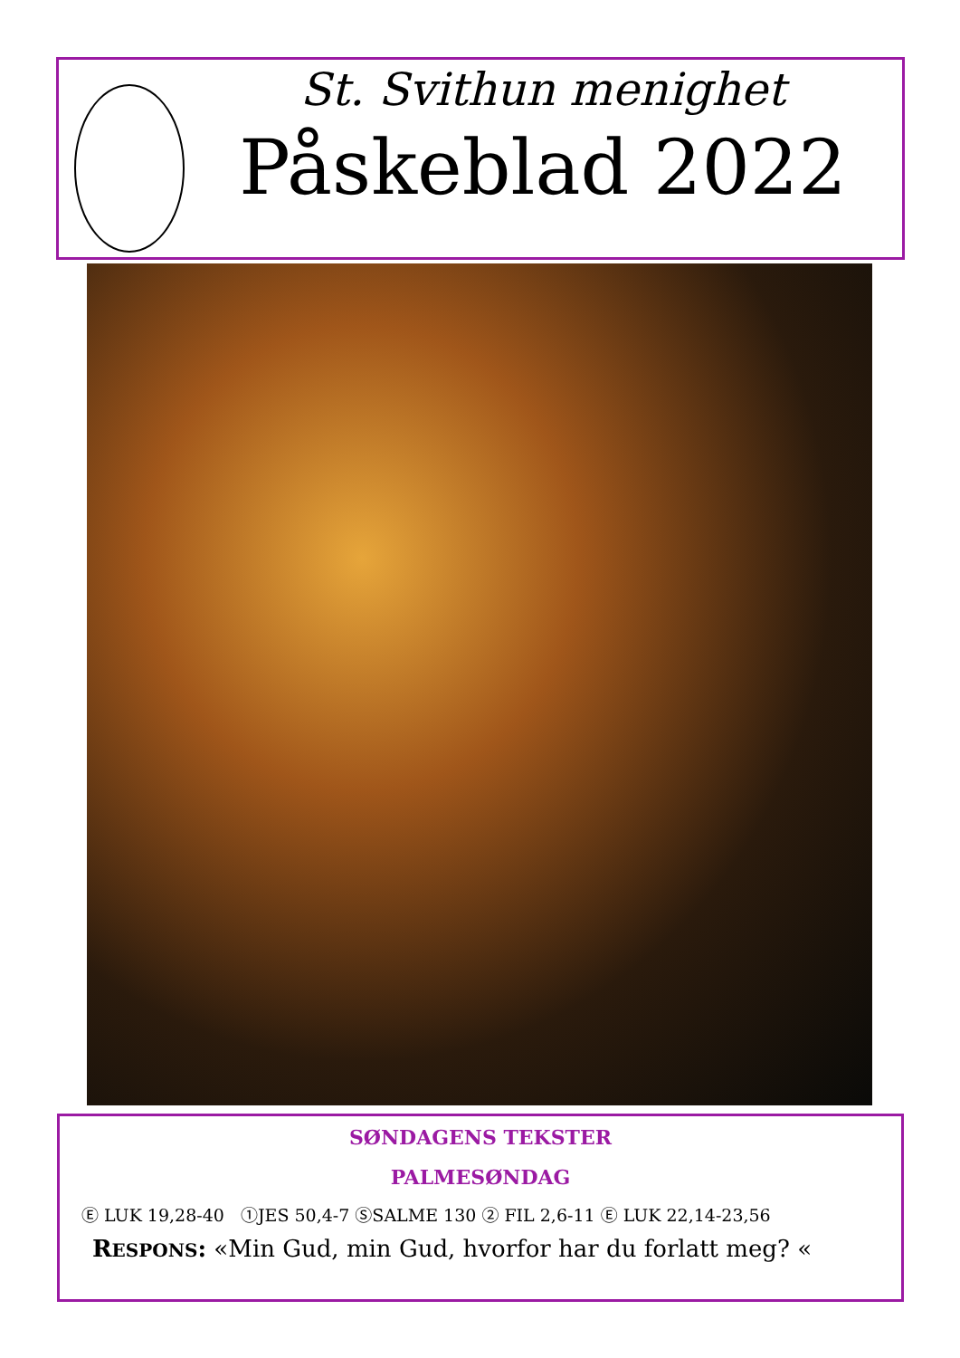St. Svithun menighet
Påskeblad 2022
SØNDAGENS TEKSTER
PALMESØNDAG
Ⓔ LUK 19,28-40 ①JES 50,4-7 ⓈSALME 130 ② FIL 2,6-11 Ⓔ LUK 22,14-23,56
RESPONS: «Min Gud, min Gud, hvorfor har du forlatt meg? «